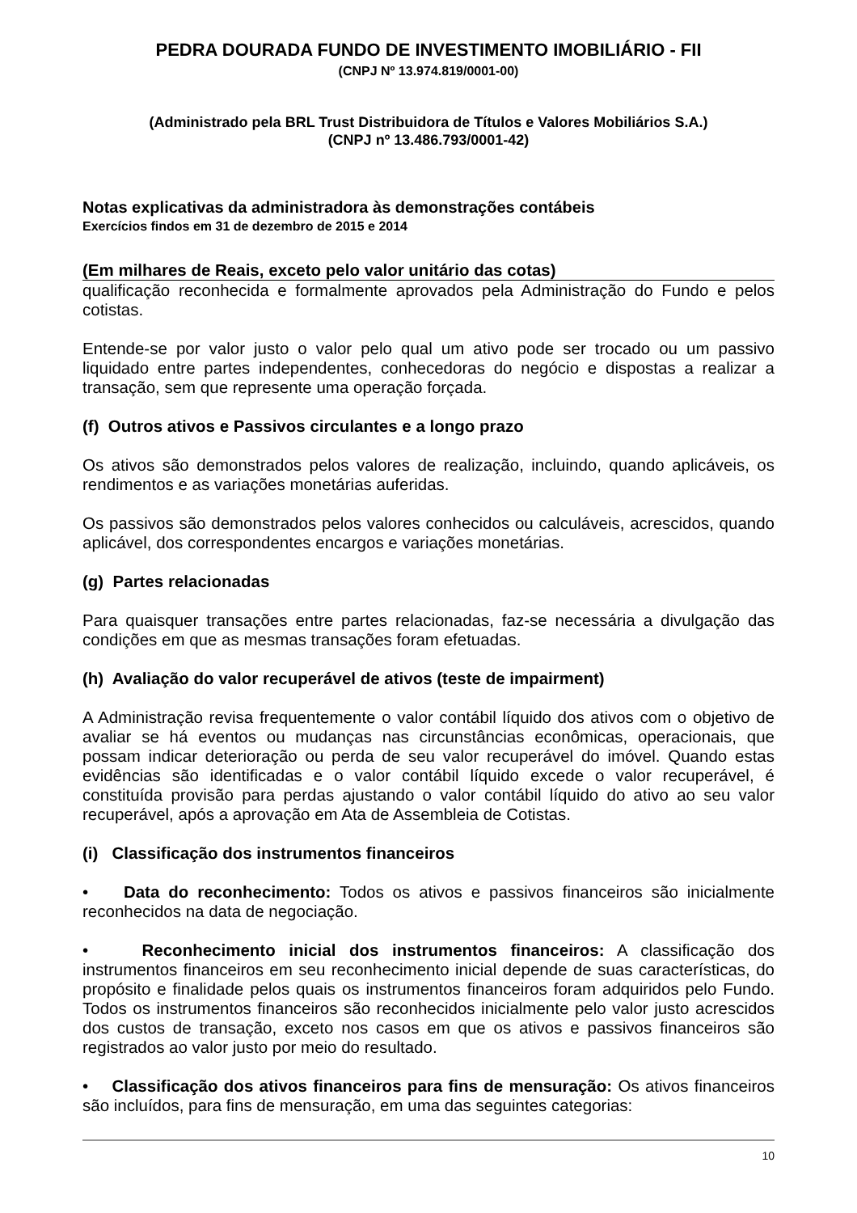PEDRA DOURADA FUNDO DE INVESTIMENTO IMOBILIÁRIO - FII
(CNPJ Nº 13.974.819/0001-00)
(Administrado pela BRL Trust Distribuidora de Títulos e Valores Mobiliários S.A.)
(CNPJ nº 13.486.793/0001-42)
Notas explicativas da administradora às demonstrações contábeis
Exercícios findos em 31 de dezembro de 2015 e 2014
(Em milhares de Reais, exceto pelo valor unitário das cotas)
qualificação reconhecida e formalmente aprovados pela Administração do Fundo e pelos cotistas.
Entende-se por valor justo o valor pelo qual um ativo pode ser trocado ou um passivo liquidado entre partes independentes, conhecedoras do negócio e dispostas a realizar a transação, sem que represente uma operação forçada.
(f) Outros ativos e Passivos circulantes e a longo prazo
Os ativos são demonstrados pelos valores de realização, incluindo, quando aplicáveis, os rendimentos e as variações monetárias auferidas.
Os passivos são demonstrados pelos valores conhecidos ou calculáveis, acrescidos, quando aplicável, dos correspondentes encargos e variações monetárias.
(g) Partes relacionadas
Para quaisquer transações entre partes relacionadas, faz-se necessária a divulgação das condições em que as mesmas transações foram efetuadas.
(h) Avaliação do valor recuperável de ativos (teste de impairment)
A Administração revisa frequentemente o valor contábil líquido dos ativos com o objetivo de avaliar se há eventos ou mudanças nas circunstâncias econômicas, operacionais, que possam indicar deterioração ou perda de seu valor recuperável do imóvel. Quando estas evidências são identificadas e o valor contábil líquido excede o valor recuperável, é constituída provisão para perdas ajustando o valor contábil líquido do ativo ao seu valor recuperável, após a aprovação em Ata de Assembleia de Cotistas.
(i) Classificação dos instrumentos financeiros
• Data do reconhecimento: Todos os ativos e passivos financeiros são inicialmente reconhecidos na data de negociação.
• Reconhecimento inicial dos instrumentos financeiros: A classificação dos instrumentos financeiros em seu reconhecimento inicial depende de suas características, do propósito e finalidade pelos quais os instrumentos financeiros foram adquiridos pelo Fundo. Todos os instrumentos financeiros são reconhecidos inicialmente pelo valor justo acrescidos dos custos de transação, exceto nos casos em que os ativos e passivos financeiros são registrados ao valor justo por meio do resultado.
• Classificação dos ativos financeiros para fins de mensuração: Os ativos financeiros são incluídos, para fins de mensuração, em uma das seguintes categorias:
10